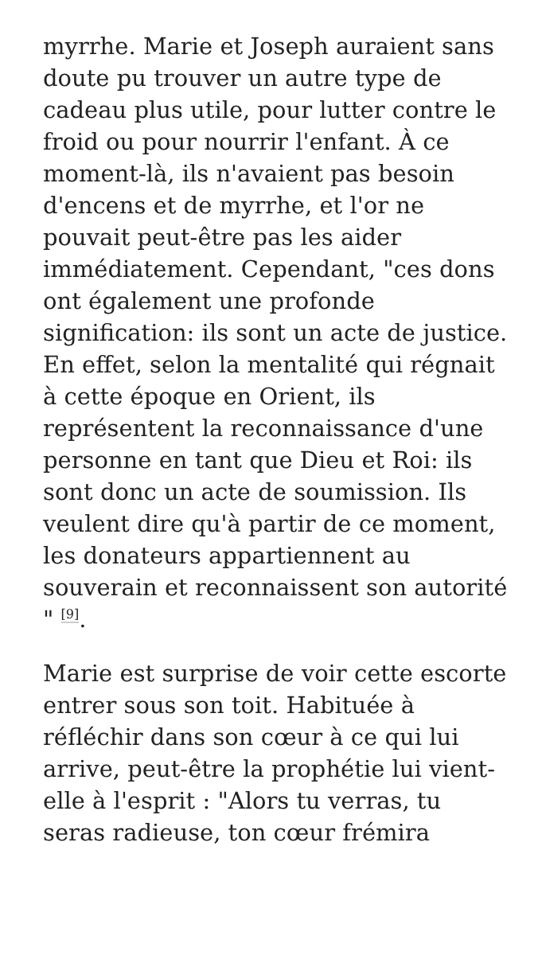myrrhe. Marie et Joseph auraient sans doute pu trouver un autre type de cadeau plus utile, pour lutter contre le froid ou pour nourrir l'enfant. À ce moment-là, ils n'avaient pas besoin d'encens et de myrrhe, et l'or ne pouvait peut-être pas les aider immédiatement. Cependant, "ces dons ont également une profonde signification: ils sont un acte de justice. En effet, selon la mentalité qui régnait à cette époque en Orient, ils représentent la reconnaissance d'une personne en tant que Dieu et Roi: ils sont donc un acte de soumission. Ils veulent dire qu'à partir de ce moment, les donateurs appartiennent au souverain et reconnaissent son autorité " <sup>[9]</sup>.
Marie est surprise de voir cette escorte entrer sous son toit. Habituée à réfléchir dans son cœur à ce qui lui arrive, peut-être la prophétie lui vient-elle à l'esprit : "Alors tu verras, tu seras radieuse, ton cœur frémira